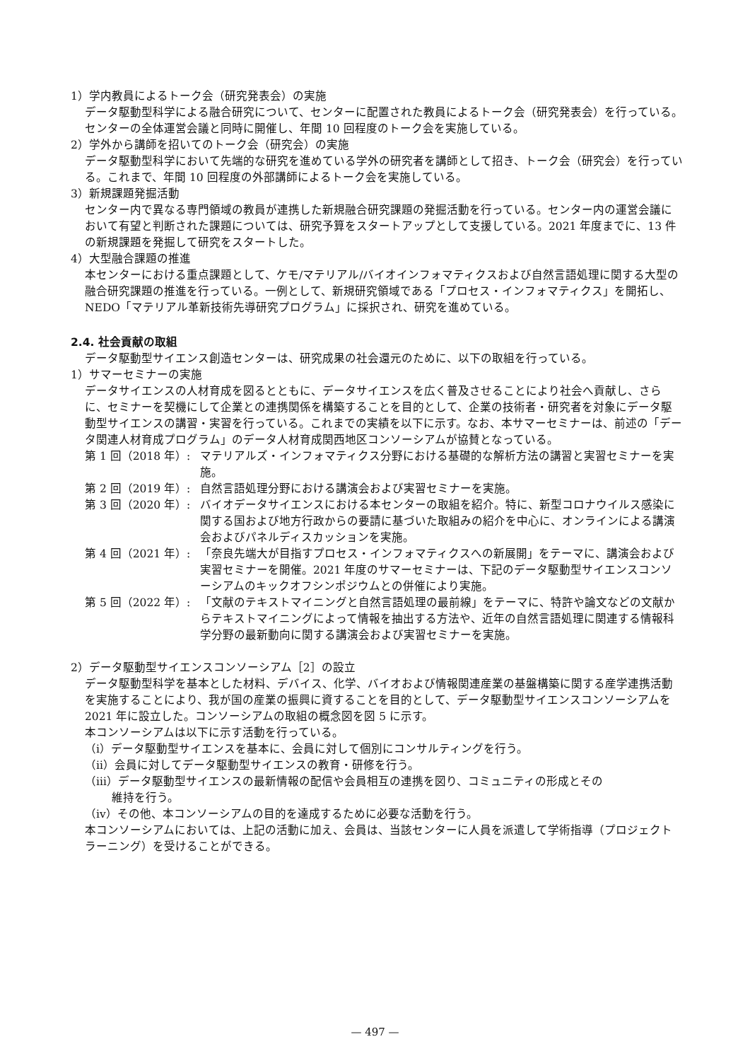1）学内教員によるトーク会（研究発表会）の実施
データ駆動型科学による融合研究について、センターに配置された教員によるトーク会（研究発表会）を行っている。センターの全体運営会議と同時に開催し、年間 10 回程度のトーク会を実施している。
2）学外から講師を招いてのトーク会（研究会）の実施
データ駆動型科学において先端的な研究を進めている学外の研究者を講師として招き、トーク会（研究会）を行っている。これまで、年間 10 回程度の外部講師によるトーク会を実施している。
3）新規課題発掘活動
センター内で異なる専門領域の教員が連携した新規融合研究課題の発掘活動を行っている。センター内の運営会議において有望と判断された課題については、研究予算をスタートアップとして支援している。2021 年度までに、13 件の新規課題を発掘して研究をスタートした。
4）大型融合課題の推進
本センターにおける重点課題として、ケモ/マテリアル/バイオインフォマティクスおよび自然言語処理に関する大型の融合研究課題の推進を行っている。一例として、新規研究領域である「プロセス・インフォマティクス」を開拓し、NEDO「マテリアル革新技術先導研究プログラム」に採択され、研究を進めている。
2.4. 社会貢献の取組
データ駆動型サイエンス創造センターは、研究成果の社会還元のために、以下の取組を行っている。
1）サマーセミナーの実施
データサイエンスの人材育成を図るとともに、データサイエンスを広く普及させることにより社会へ貢献し、さらに、セミナーを契機にして企業との連携関係を構築することを目的として、企業の技術者・研究者を対象にデータ駆動型サイエンスの講習・実習を行っている。これまでの実績を以下に示す。なお、本サマーセミナーは、前述の「データ関連人材育成プログラム」のデータ人材育成関西地区コンソーシアムが協賛となっている。
第 1 回（2018 年）: マテリアルズ・インフォマティクス分野における基礎的な解析方法の講習と実習セミナーを実施。
第 2 回（2019 年）: 自然言語処理分野における講演会および実習セミナーを実施。
第 3 回（2020 年）: バイオデータサイエンスにおける本センターの取組を紹介。特に、新型コロナウイルス感染に関する国および地方行政からの要請に基づいた取組みの紹介を中心に、オンラインによる講演会およびパネルディスカッションを実施。
第 4 回（2021 年）: 「奈良先端大が目指すプロセス・インフォマティクスへの新展開」をテーマに、講演会および実習セミナーを開催。2021 年度のサマーセミナーは、下記のデータ駆動型サイエンスコンソーシアムのキックオフシンポジウムとの併催により実施。
第 5 回（2022 年）: 「文献のテキストマイニングと自然言語処理の最前線」をテーマに、特許や論文などの文献からテキストマイニングによって情報を抽出する方法や、近年の自然言語処理に関連する情報科学分野の最新動向に関する講演会および実習セミナーを実施。
2）データ駆動型サイエンスコンソーシアム［2］の設立
データ駆動型科学を基本とした材料、デバイス、化学、バイオおよび情報関連産業の基盤構築に関する産学連携活動を実施することにより、我が国の産業の振興に資することを目的として、データ駆動型サイエンスコンソーシアムを 2021 年に設立した。コンソーシアムの取組の概念図を図 5 に示す。
本コンソーシアムは以下に示す活動を行っている。
（ⅰ）データ駆動型サイエンスを基本に、会員に対して個別にコンサルティングを行う。
（ⅱ）会員に対してデータ駆動型サイエンスの教育・研修を行う。
（ⅲ）データ駆動型サイエンスの最新情報の配信や会員相互の連携を図り、コミュニティの形成とその
維持を行う。
（ⅳ）その他、本コンソーシアムの目的を達成するために必要な活動を行う。
本コンソーシアムにおいては、上記の活動に加え、会員は、当該センターに人員を派遣して学術指導（プロジェクトラーニング）を受けることができる。
— 497 —